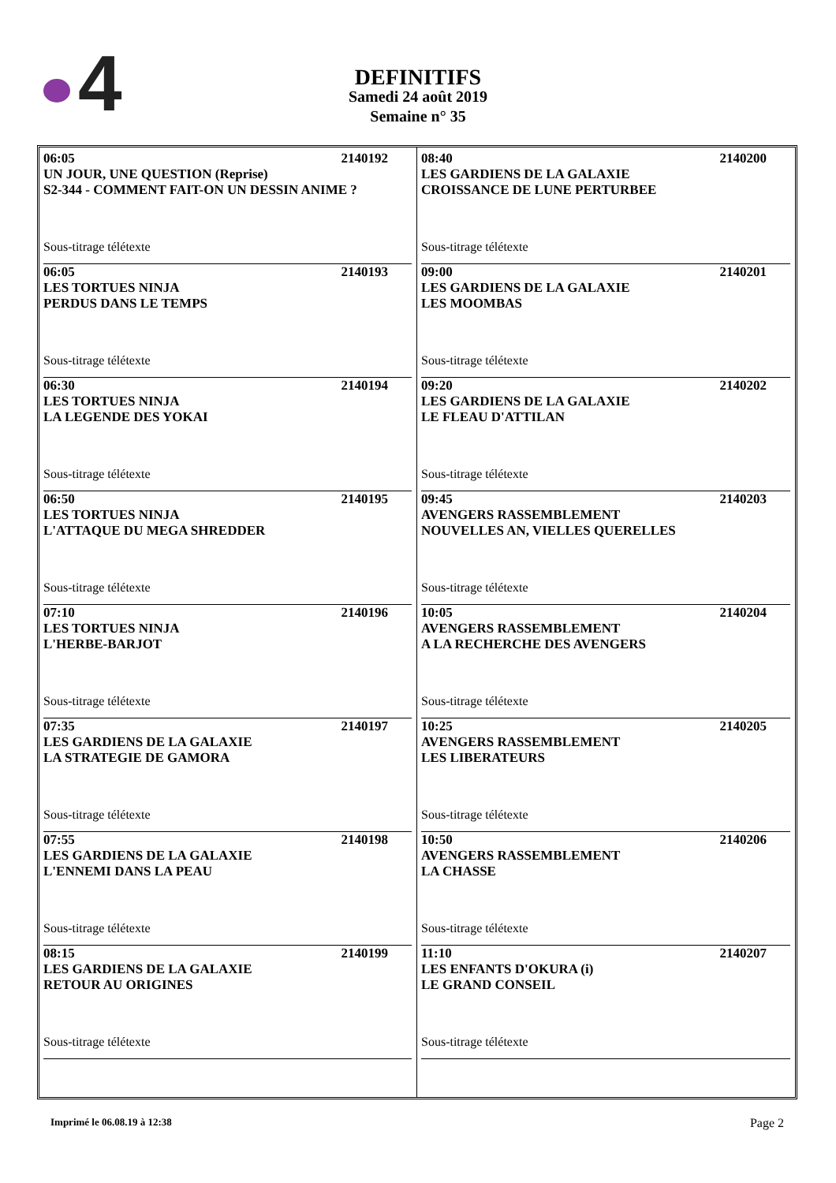4
DEFINITIFS
Samedi 24 août 2019
Semaine n° 35
06:05 2140192
UN JOUR, UNE QUESTION (Reprise)
S2-344 - COMMENT FAIT-ON UN DESSIN ANIME ?
Sous-titrage télétexte
06:05 2140193
LES TORTUES NINJA
PERDUS DANS LE TEMPS
Sous-titrage télétexte
06:30 2140194
LES TORTUES NINJA
LA LEGENDE DES YOKAI
Sous-titrage télétexte
06:50 2140195
LES TORTUES NINJA
L'ATTAQUE DU MEGA SHREDDER
Sous-titrage télétexte
07:10 2140196
LES TORTUES NINJA
L'HERBE-BARJOT
Sous-titrage télétexte
07:35 2140197
LES GARDIENS DE LA GALAXIE
LA STRATEGIE DE GAMORA
Sous-titrage télétexte
07:55 2140198
LES GARDIENS DE LA GALAXIE
L'ENNEMI DANS LA PEAU
Sous-titrage télétexte
08:15 2140199
LES GARDIENS DE LA GALAXIE
RETOUR AU ORIGINES
Sous-titrage télétexte
08:40 2140200
LES GARDIENS DE LA GALAXIE
CROISSANCE DE LUNE PERTURBEE
Sous-titrage télétexte
09:00 2140201
LES GARDIENS DE LA GALAXIE
LES MOOMBAS
Sous-titrage télétexte
09:20 2140202
LES GARDIENS DE LA GALAXIE
LE FLEAU D'ATTILAN
Sous-titrage télétexte
09:45 2140203
AVENGERS RASSEMBLEMENT
NOUVELLES AN, VIELLES QUERELLES
Sous-titrage télétexte
10:05 2140204
AVENGERS RASSEMBLEMENT
A LA RECHERCHE DES AVENGERS
Sous-titrage télétexte
10:25 2140205
AVENGERS RASSEMBLEMENT
LES LIBERATEURS
Sous-titrage télétexte
10:50 2140206
AVENGERS RASSEMBLEMENT
LA CHASSE
Sous-titrage télétexte
11:10 2140207
LES ENFANTS D'OKURA (i)
LE GRAND CONSEIL
Sous-titrage télétexte
Imprimé le 06.08.19 à 12:38 Page 2